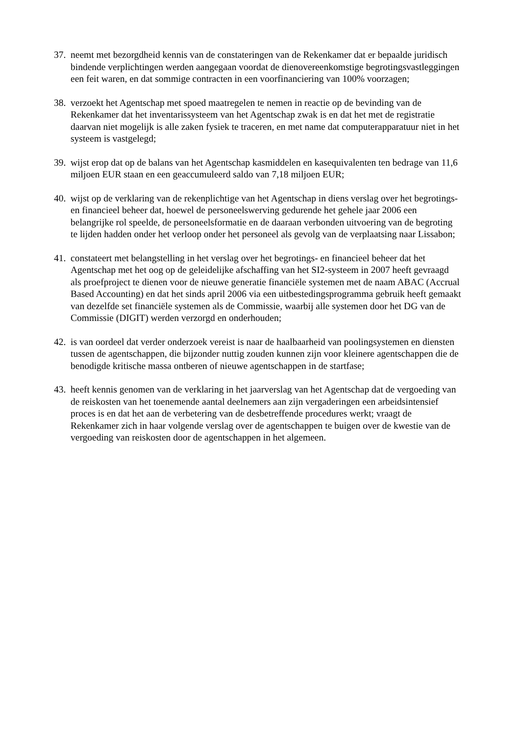37.
neemt met bezorgdheid kennis van de constateringen van de Rekenkamer dat er bepaalde juridisch bindende verplichtingen werden aangegaan voordat de dienovereenkomstige begrotingsvastleggingen een feit waren, en dat sommige contracten in een voorfinanciering van 100% voorzagen;
38.
verzoekt het Agentschap met spoed maatregelen te nemen in reactie op de bevinding van de Rekenkamer dat het inventarissysteem van het Agentschap zwak is en dat het met de registratie daarvan niet mogelijk is alle zaken fysiek te traceren, en met name dat computerapparatuur niet in het systeem is vastgelegd;
39.
wijst erop dat op de balans van het Agentschap kasmiddelen en kasequivalenten ten bedrage van 11,6 miljoen EUR staan en een geaccumuleerd saldo van 7,18 miljoen EUR;
40.
wijst op de verklaring van de rekenplichtige van het Agentschap in diens verslag over het begrotings- en financieel beheer dat, hoewel de personeelswerving gedurende het gehele jaar 2006 een belangrijke rol speelde, de personeelsformatie en de daaraan verbonden uitvoering van de begroting te lijden hadden onder het verloop onder het personeel als gevolg van de verplaatsing naar Lissabon;
41.
constateert met belangstelling in het verslag over het begrotings- en financieel beheer dat het Agentschap met het oog op de geleidelijke afschaffing van het SI2-systeem in 2007 heeft gevraagd als proefproject te dienen voor de nieuwe generatie financiële systemen met de naam ABAC (Accrual Based Accounting) en dat het sinds april 2006 via een uitbestedingsprogramma gebruik heeft gemaakt van dezelfde set financiële systemen als de Commissie, waarbij alle systemen door het DG van de Commissie (DIGIT) werden verzorgd en onderhouden;
42.
is van oordeel dat verder onderzoek vereist is naar de haalbaarheid van poolingsystemen en diensten tussen de agentschappen, die bijzonder nuttig zouden kunnen zijn voor kleinere agentschappen die de benodigde kritische massa ontberen of nieuwe agentschappen in de startfase;
43.
heeft kennis genomen van de verklaring in het jaarverslag van het Agentschap dat de vergoeding van de reiskosten van het toenemende aantal deelnemers aan zijn vergaderingen een arbeidsintensief proces is en dat het aan de verbetering van de desbetreffende procedures werkt; vraagt de Rekenkamer zich in haar volgende verslag over de agentschappen te buigen over de kwestie van de vergoeding van reiskosten door de agentschappen in het algemeen.